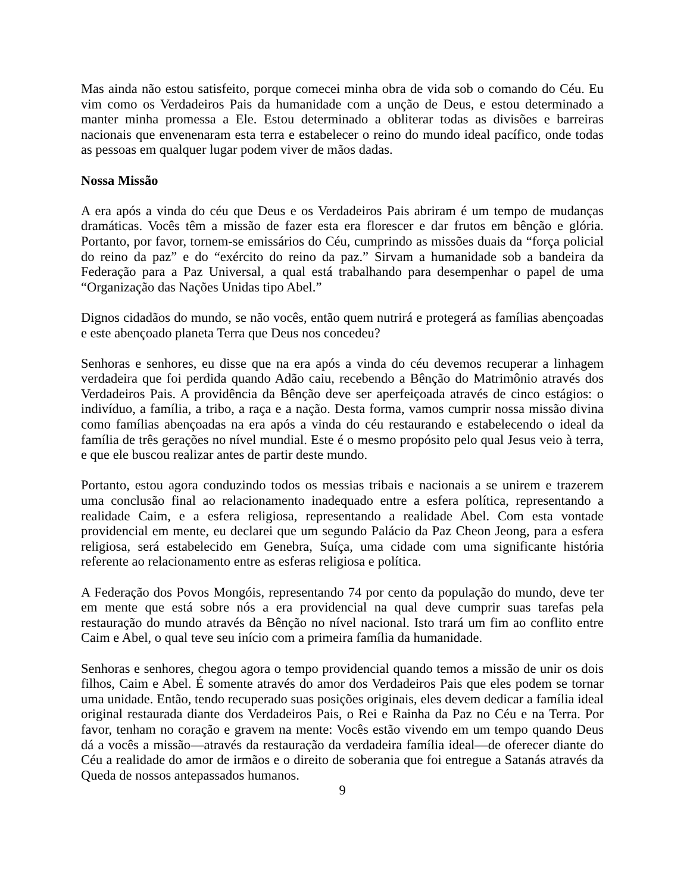Mas ainda não estou satisfeito, porque comecei minha obra de vida sob o comando do Céu. Eu vim como os Verdadeiros Pais da humanidade com a unção de Deus, e estou determinado a manter minha promessa a Ele. Estou determinado a obliterar todas as divisões e barreiras nacionais que envenenaram esta terra e estabelecer o reino do mundo ideal pacífico, onde todas as pessoas em qualquer lugar podem viver de mãos dadas.
Nossa Missão
A era após a vinda do céu que Deus e os Verdadeiros Pais abriram é um tempo de mudanças dramáticas. Vocês têm a missão de fazer esta era florescer e dar frutos em bênção e glória. Portanto, por favor, tornem-se emissários do Céu, cumprindo as missões duais da “força policial do reino da paz” e do “exército do reino da paz.” Sirvam a humanidade sob a bandeira da Federação para a Paz Universal, a qual está trabalhando para desempenhar o papel de uma “Organização das Nações Unidas tipo Abel.”
Dignos cidadãos do mundo, se não vocês, então quem nutrirá e protegerá as famílias abençoadas e este abençoado planeta Terra que Deus nos concedeu?
Senhoras e senhores, eu disse que na era após a vinda do céu devemos recuperar a linhagem verdadeira que foi perdida quando Adão caiu, recebendo a Bênção do Matrimônio através dos Verdadeiros Pais. A providência da Bênção deve ser aperfeiçoada através de cinco estágios: o indivíduo, a família, a tribo, a raça e a nação. Desta forma, vamos cumprir nossa missão divina como famílias abençoadas na era após a vinda do céu restaurando e estabelecendo o ideal da família de três gerações no nível mundial. Este é o mesmo propósito pelo qual Jesus veio à terra, e que ele buscou realizar antes de partir deste mundo.
Portanto, estou agora conduzindo todos os messias tribais e nacionais a se unirem e trazerem uma conclusão final ao relacionamento inadequado entre a esfera política, representando a realidade Caim, e a esfera religiosa, representando a realidade Abel. Com esta vontade providencial em mente, eu declarei que um segundo Palácio da Paz Cheon Jeong, para a esfera religiosa, será estabelecido em Genebra, Suíça, uma cidade com uma significante história referente ao relacionamento entre as esferas religiosa e política.
A Federação dos Povos Mongóis, representando 74 por cento da população do mundo, deve ter em mente que está sobre nós a era providencial na qual deve cumprir suas tarefas pela restauração do mundo através da Bênção no nível nacional. Isto trará um fim ao conflito entre Caim e Abel, o qual teve seu início com a primeira família da humanidade.
Senhoras e senhores, chegou agora o tempo providencial quando temos a missão de unir os dois filhos, Caim e Abel. É somente através do amor dos Verdadeiros Pais que eles podem se tornar uma unidade. Então, tendo recuperado suas posições originais, eles devem dedicar a família ideal original restaurada diante dos Verdadeiros Pais, o Rei e Rainha da Paz no Céu e na Terra. Por favor, tenham no coração e gravem na mente: Vocês estão vivendo em um tempo quando Deus dá a vocês a missão—através da restauração da verdadeira família ideal—de oferecer diante do Céu a realidade do amor de irmãos e o direito de soberania que foi entregue a Satanás através da Queda de nossos antepassados humanos.
9